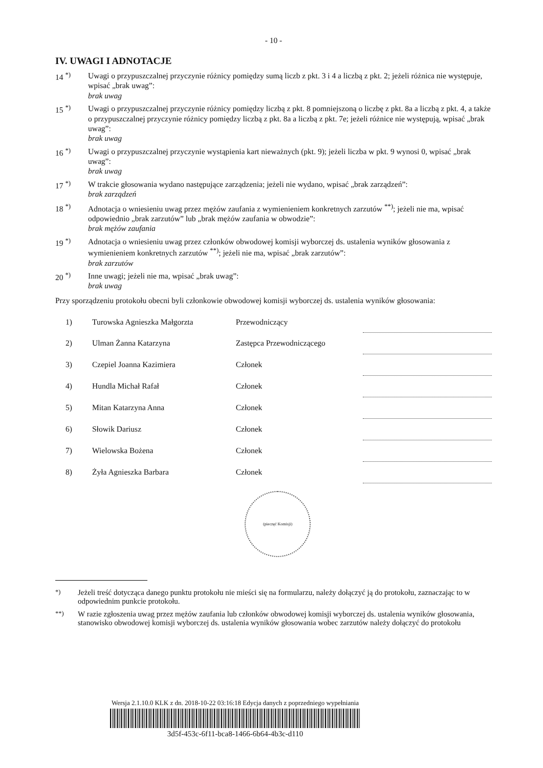- 10 -
IV. UWAGI I ADNOTACJE
14 <sup>*)</sup>
Uwagi o przypuszczalnej przyczynie różnicy pomiędzy sumą liczb z pkt. 3 i 4 a liczbą z pkt. 2; jeżeli różnica nie występuje, wpisać „brak uwag”:
brak uwag
15 <sup>*)</sup>
Uwagi o przypuszczalnej przyczynie różnicy pomiędzy liczbą z pkt. 8 pomniejszoną o liczbę z pkt. 8a a liczbą z pkt. 4, a także o przypuszczalnej przyczynie różnicy pomiędzy liczbą z pkt. 8a a liczbą z pkt. 7e; jeżeli różnice nie występują, wpisać „brak uwag”:
brak uwag
16 <sup>*)</sup>
Uwagi o przypuszczalnej przyczynie wystąpienia kart nieważnych (pkt. 9); jeżeli liczba w pkt. 9 wynosi 0, wpisać „brak uwag”:
brak uwag
17 <sup>*)</sup>
W trakcie głosowania wydano następujące zarządzenia; jeżeli nie wydano, wpisać „brak zarządzeń”:
brak zarządzeń
18 <sup>*)</sup>
Adnotacja o wniesieniu uwag przez mężów zaufania z wymienieniem konkretnych zarzutów <sup>**)</sup>; jeżeli nie ma, wpisać odpowiednio „brak zarzutów” lub „brak mężów zaufania w obwodzie”:
brak mężów zaufania
19 <sup>*)</sup>
Adnotacja o wniesieniu uwag przez członków obwodowej komisji wyborczej ds. ustalenia wyników głosowania z wymienieniem konkretnych zarzutów <sup>**)</sup>; jeżeli nie ma, wpisać „brak zarzutów”:
brak zarzutów
20 <sup>*)</sup>
Inne uwagi; jeżeli nie ma, wpisać „brak uwag”:
brak uwag
Przy sporządzeniu protokołu obecni byli członkowie obwodowej komisji wyborczej ds. ustalenia wyników głosowania:
| 1) | Turowska Agnieszka Małgorzta | Przewodniczący | |
| 2) | Ulman Żanna Katarzyna | Zastępca Przewodniczącego | |
| 3) | Czepiel Joanna Kazimiera | Członek | |
| 4) | Hundla Michał Rafał | Członek | |
| 5) | Mitan Katarzyna Anna | Członek | |
| 6) | Słowik Dariusz | Członek | |
| 7) | Wielowska Bożena | Członek | |
| 8) | Żyła Agnieszka Barbara | Członek | |
(pieczęć Komisji)
<sup>*)</sup> Jeżeli treść dotycząca danego punktu protokołu nie mieści się na formularzu, należy dołączyć ją do protokołu, zaznaczając to w odpowiednim punkcie protokołu.
<sup>**)</sup> W razie zgłoszenia uwag przez mężów zaufania lub członków obwodowej komisji wyborczej ds. ustalenia wyników głosowania, stanowisko obwodowej komisji wyborczej ds. ustalenia wyników głosowania wobec zarzutów należy dołączyć do protokołu
Wersja 2.1.10.0 KLK z dn. 2018-10-22 03:16:18 Edycja danych z poprzedniego wypełniania
3d5f-453c-6f11-bca8-1466-6b64-4b3c-d110